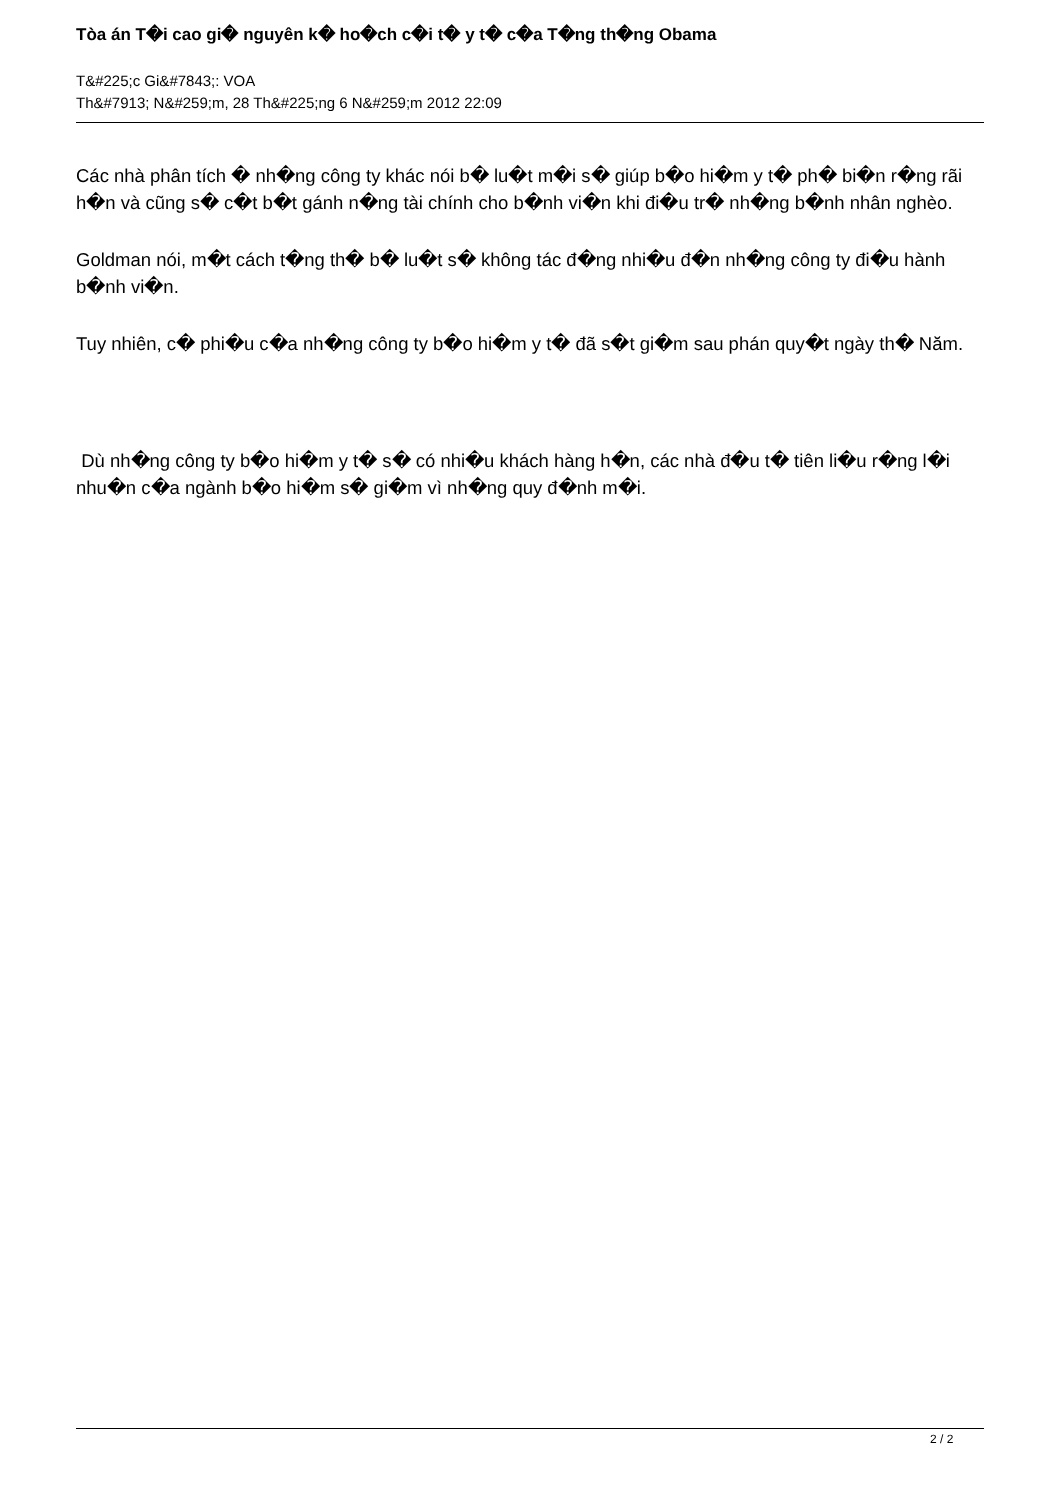Tòa án T�i cao gi� nguyên k� ho�ch c�i t� y t� c�a T�ng th�ng Obama
T&#225;c Gi&#7843;: VOA
Th&#7913; N&#259;m, 28 Th&#225;ng 6 N&#259;m 2012 22:09
Các nhà phân tích � nh�ng công ty khác nói b� lu�t m�i s� giúp b�o hi�m y t� ph� bi�n r�ng rãi h�n và cũng s� c�t b�t gánh n�ng tài chính cho b�nh vi�n khi đi�u tr� nh�ng b�nh nhân nghèo.
Goldman nói, m�t cách t�ng th� b� lu�t s� không tác đ�ng nhi�u đ�n nh�ng công ty đi�u hành b�nh vi�n.
Tuy nhiên, c� phi�u c�a nh�ng công ty b�o hi�m y t� đã s�t gi�m sau phán quy�t ngày th� Năm.
Dù nh�ng công ty b�o hi�m y t� s� có nhi�u khách hàng h�n, các nhà đ�u t� tiên li�u r�ng l�i nhu�n c�a ngành b�o hi�m s� gi�m vì nh�ng quy đ�nh m�i.
2 / 2